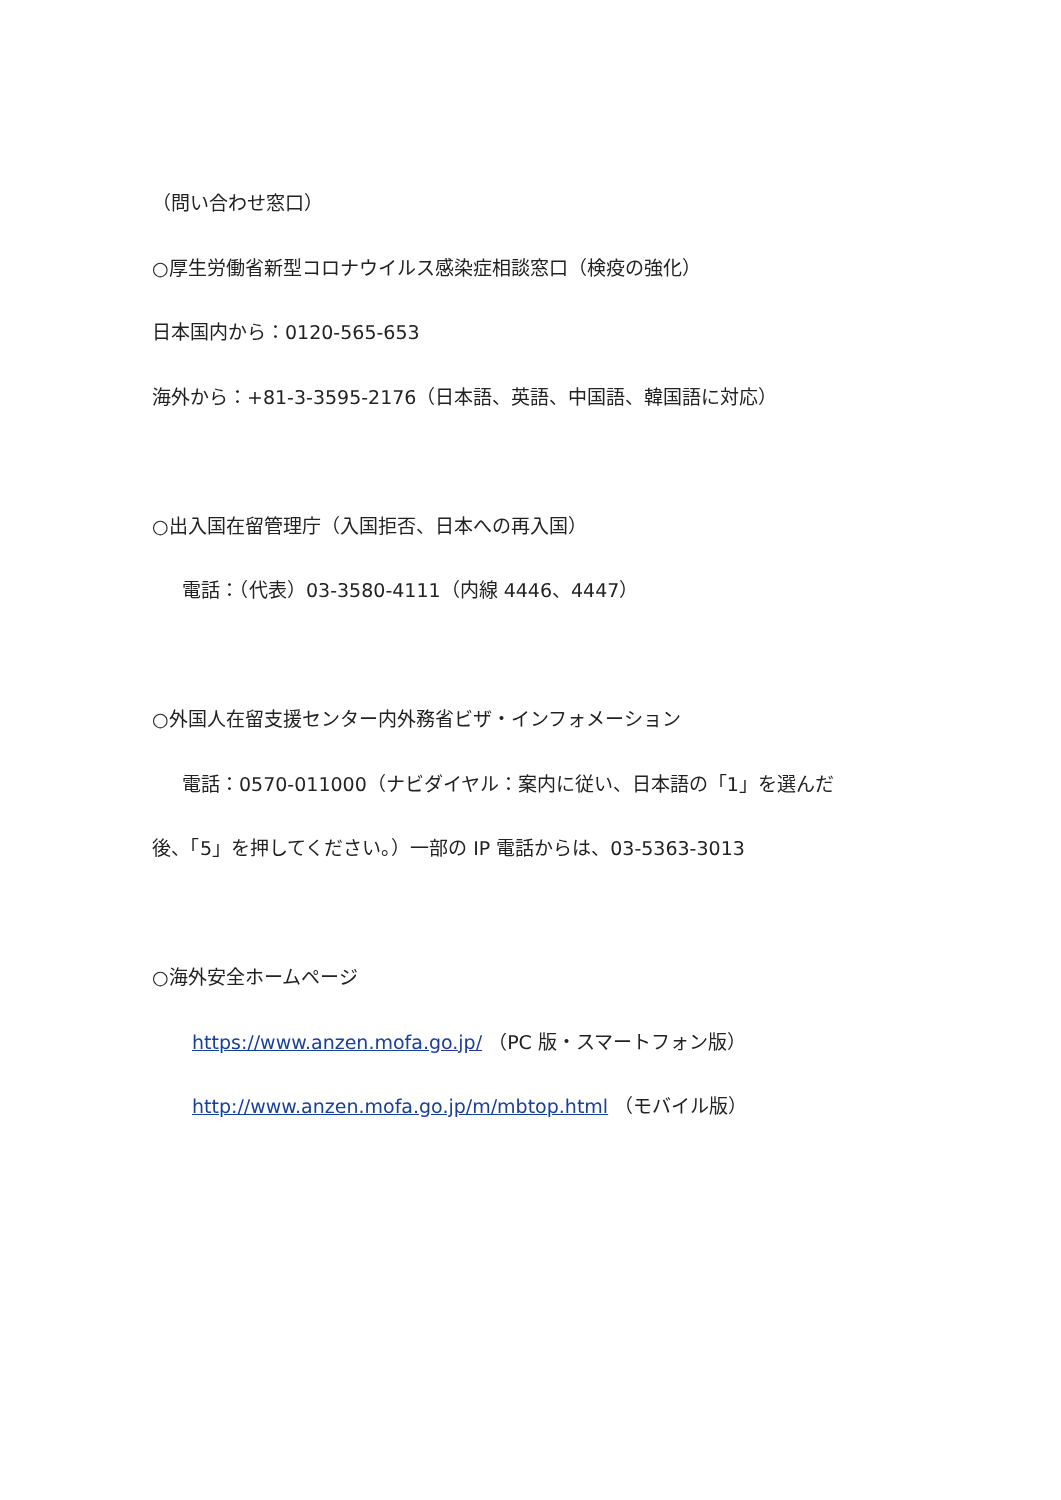（問い合わせ窓口）
○厚生労働省新型コロナウイルス感染症相談窓口（検疫の強化）
日本国内から：0120-565-653
海外から：+81-3-3595-2176（日本語、英語、中国語、韓国語に対応）
○出入国在留管理庁（入国拒否、日本への再入国）
電話：（代表）03-3580-4111（内線 4446、4447）
○外国人在留支援センター内外務省ビザ・インフォメーション
電話：0570-011000（ナビダイヤル：案内に従い、日本語の「1」を選んだ
後、「5」を押してください。）一部の IP 電話からは、03-5363-3013
○海外安全ホームページ
https://www.anzen.mofa.go.jp/ （PC 版・スマートフォン版）
http://www.anzen.mofa.go.jp/m/mbtop.html （モバイル版）